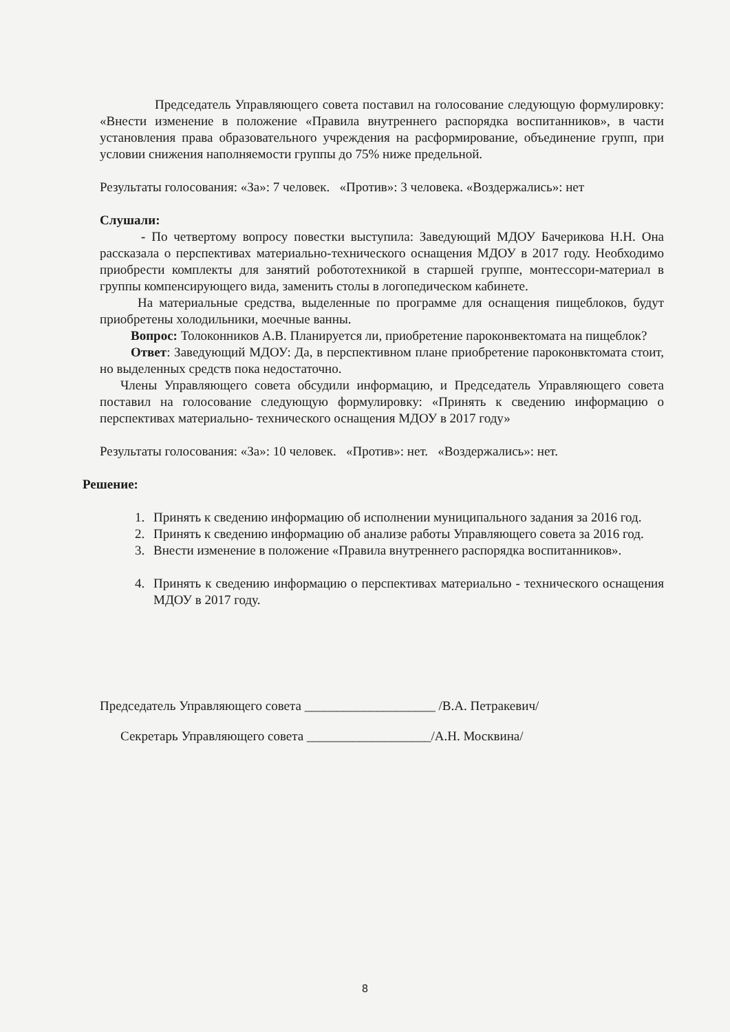Председатель Управляющего совета поставил на голосование следующую формулировку: «Внести изменение в положение «Правила внутреннего распорядка воспитанников», в части установления права образовательного учреждения на расформирование, объединение групп, при условии снижения наполняемости группы до 75% ниже предельной.
Результаты голосования: «За»: 7 человек. «Против»: 3 человека. «Воздержались»: нет
Слушали:
- По четвертому вопросу повестки выступила: Заведующий МДОУ Бачерикова Н.Н. Она рассказала о перспективах материально-технического оснащения МДОУ в 2017 году. Необходимо приобрести комплекты для занятий робототехникой в старшей группе, монтессори-материал в группы компенсирующего вида, заменить столы в логопедическом кабинете.
На материальные средства, выделенные по программе для оснащения пищеблоков, будут приобретены холодильники, моечные ванны.
Вопрос: Толоконников А.В. Планируется ли, приобретение пароконвектомата на пищеблок?
Ответ: Заведующий МДОУ: Да, в перспективном плане приобретение пароконвктомата стоит, но выделенных средств пока недостаточно.
Члены Управляющего совета обсудили информацию, и Председатель Управляющего совета поставил на голосование следующую формулировку: «Принять к сведению информацию о перспективах материально- технического оснащения МДОУ в 2017 году»
Результаты голосования: «За»: 10 человек. «Против»: нет. «Воздержались»: нет.
Решение:
1. Принять к сведению информацию об исполнении муниципального задания за 2016 год.
2. Принять к сведению информацию об анализе работы Управляющего совета за 2016 год.
3. Внести изменение в положение «Правила внутреннего распорядка воспитанников».
4. Принять к сведению информацию о перспективах материально - технического оснащения МДОУ в 2017 году.
Председатель Управляющего совета ____________________ /В.А. Петракевич/
Секретарь Управляющего совета ___________________/А.Н. Москвина/
8